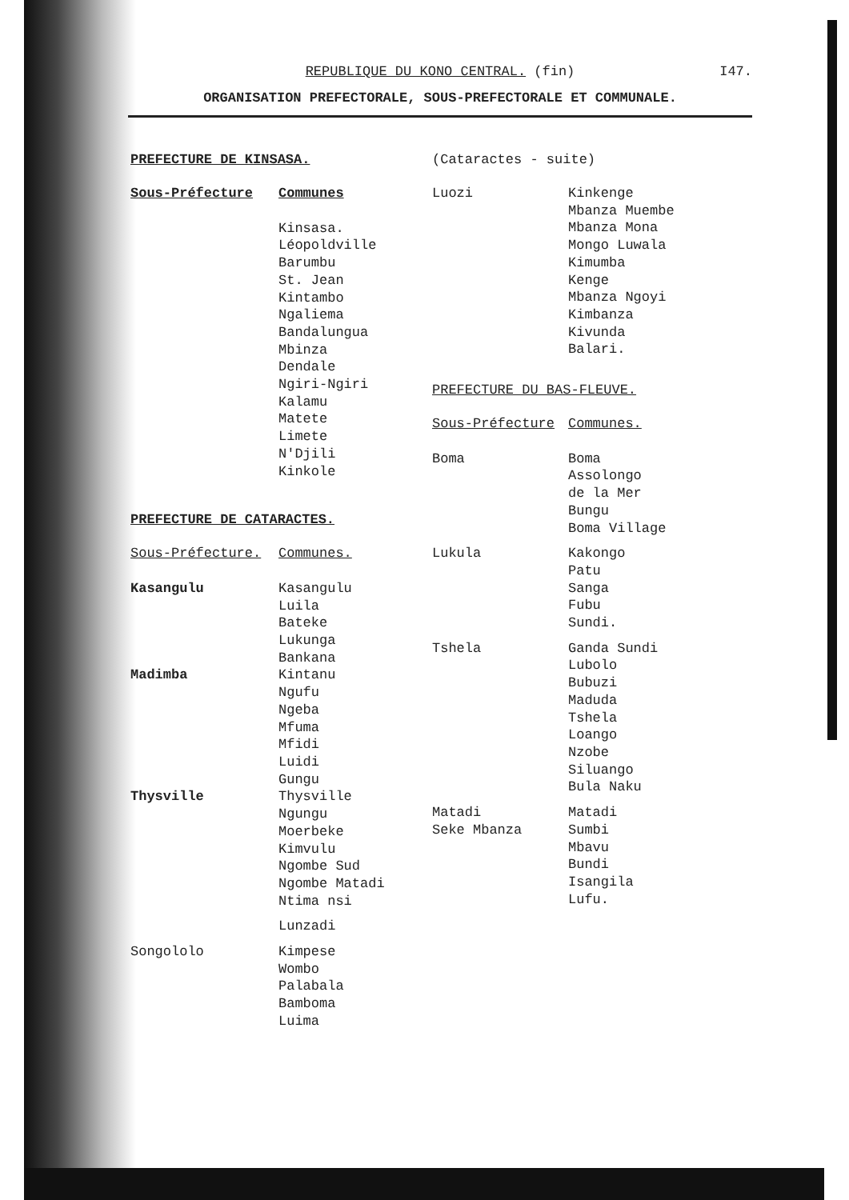REPUBLIQUE DU KONO CENTRAL. (fin)
I47.
ORGANISATION PREFECTORALE, SOUS-PREFECTORALE ET COMMUNALE.
PREFECTURE DE KINSASA.
| Sous-Préfecture | Communes |
| --- | --- |
| | Kinsasa. Léopoldville Barumbu St. Jean Kintambo Ngaliema Bandalungua Mbinza Dendale Ngiri-Ngiri Kalamu Matete Limete N'Djili Kinkole |
PREFECTURE DE CATARACTES.
| Sous-Préfecture. | Communes. |
| --- | --- |
| Kasangulu | Kasangulu Luila Bateke Lukunga Bankana |
| Madimba | Kintanu Ngufu Ngeba Mfuma Mfidi Luidi Gungu |
| Thysville | Thysville Ngungu Moerbeke Kimvulu Ngombe Sud Ngombe Matadi Ntima nsi |
| | Lunzadi |
| Songololo | Kimpese Wombo Palabala Bamboma Luima |
(Cataractes - suite)
| Luozi | Kinkenge Mbanza Muembe Mbanza Mona Mongo Luwala Kimumba Kenge Mbanza Ngoyi Kimbanza Kivunda Balari. |
PREFECTURE DU BAS-FLEUVE.
| Sous-Préfecture | Communes. |
| --- | --- |
| Boma | Boma Assolongo de la Mer Bungu Boma Village |
| Lukula | Kakongo Patu Sanga Fubu Sundi. |
| Tshela | Ganda Sundi Lubolo Bubuzi Maduda Tshela Loango Nzobe Siluango Bula Naku |
| Matadi Seke Mbanza | Matadi Sumbi Mbavu Bundi Isangila Lufu. |